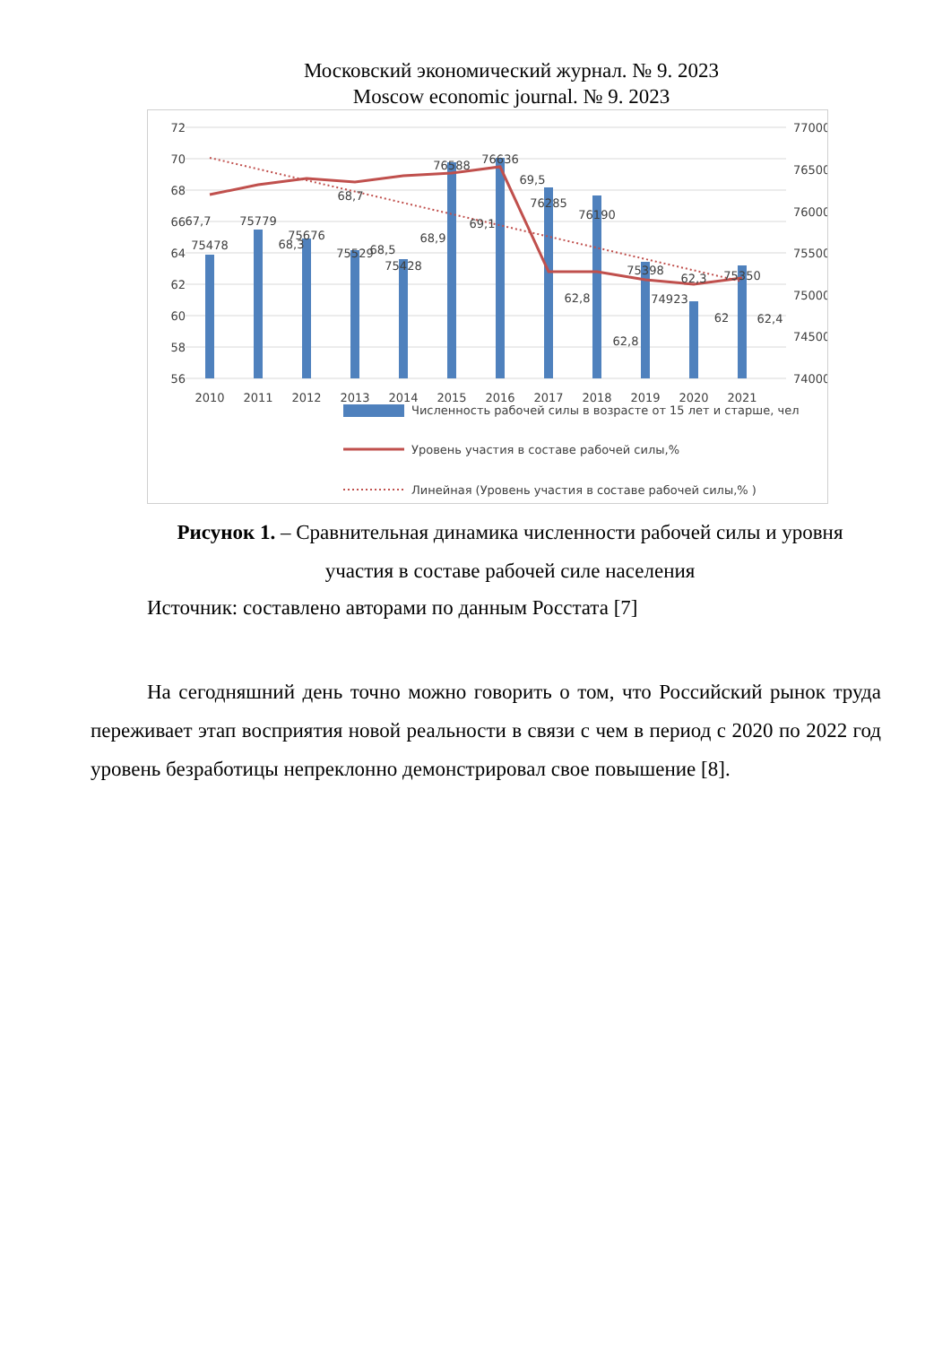Московский экономический журнал. № 9. 2023
Moscow economic journal. № 9. 2023
72
70
68
66
64
62
60
58
56
77000
76500
76000
75500
75000
74500
74000
2010
2011
2012
2013
2014
2015
2016
2017
2018
2019
2020
2021
75478
67,7
75779
68,3
75676
68,7
75529
68,5
75428
68,9
76588
69,1
76636
69,5
76285
62,8
76190
62,8
75398
74923
62,3
62
75350
62,4
Численность рабочей силы в возрасте от 15 лет и старше, чел
Уровень участия в составе рабочей силы,%
Линейная (Уровень участия в составе рабочей силы,% )
Рисунок 1. – Сравнительная динамика численности рабочей силы и уровня участия в составе рабочей силе населения
Источник: составлено авторами по данным Росстата [7]
На сегодняшний день точно можно говорить о том, что Российский рынок труда переживает этап восприятия новой реальности в связи с чем в период с 2020 по 2022 год уровень безработицы непреклонно демонстрировал свое повышение [8].